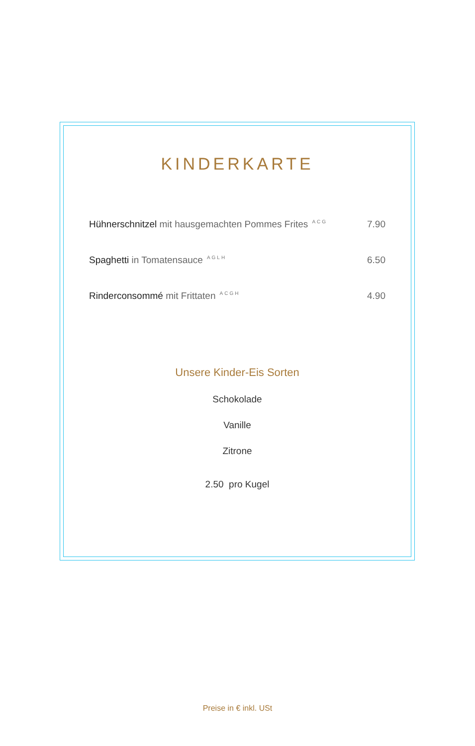KINDERKARTE
Hühnerschnitzel mit hausgemachten Pommes Frites ACG 7.90
Spaghetti in Tomatensauce AGLH 6.50
Rinderconsommé mit Frittaten ACGH 4.90
Unsere Kinder-Eis Sorten
Schokolade
Vanille
Zitrone
2.50 pro Kugel
Preise in € inkl. USt